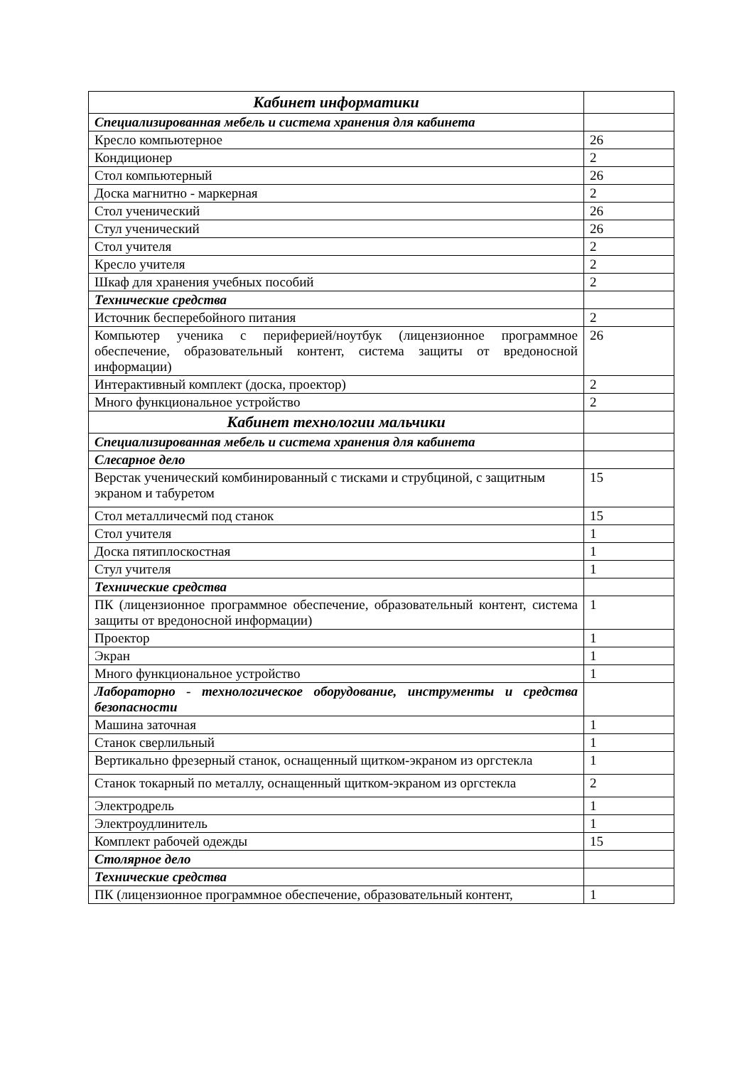| Кабинет информатики | |
| Специализированная мебель и система хранения для кабинета | |
| Кресло компьютерное | 26 |
| Кондиционер | 2 |
| Стол компьютерный | 26 |
| Доска магнитно - маркерная | 2 |
| Стол ученический | 26 |
| Стул ученический | 26 |
| Стол учителя | 2 |
| Кресло учителя | 2 |
| Шкаф для хранения учебных пособий | 2 |
| Технические средства | |
| Источник бесперебойного питания | 2 |
| Компьютер ученика с периферией/ноутбук (лицензионное программное обеспечение, образовательный контент, система защиты от вредоносной информации) | 26 |
| Интерактивный комплект (доска, проектор) | 2 |
| Много функциональное устройство | 2 |
| Кабинет технологии мальчики | |
| Специализированная мебель и система хранения для кабинета | |
| Слесарное дело | |
| Верстак ученический комбинированный с тисками и струбциной, с защитным экраном и табуретом | 15 |
| Стол металличесмй под станок | 15 |
| Стол учителя | 1 |
| Доска пятиплоскостная | 1 |
| Стул учителя | 1 |
| Технические средства | |
| ПК (лицензионное программное обеспечение, образовательный контент, система защиты от вредоносной информации) | 1 |
| Проектор | 1 |
| Экран | 1 |
| Много функциональное устройство | 1 |
| Лабораторно - технологическое оборудование, инструменты и средства безопасности | |
| Машина заточная | 1 |
| Станок сверлильный | 1 |
| Вертикально фрезерный станок, оснащенный щитком-экраном из оргстекла | 1 |
| Станок токарный по металлу, оснащенный щитком-экраном из оргстекла | 2 |
| Электродрель | 1 |
| Электроудлинитель | 1 |
| Комплект рабочей одежды | 15 |
| Столярное дело | |
| Технические средства | |
| ПК (лицензионное программное обеспечение, образовательный контент, | 1 |